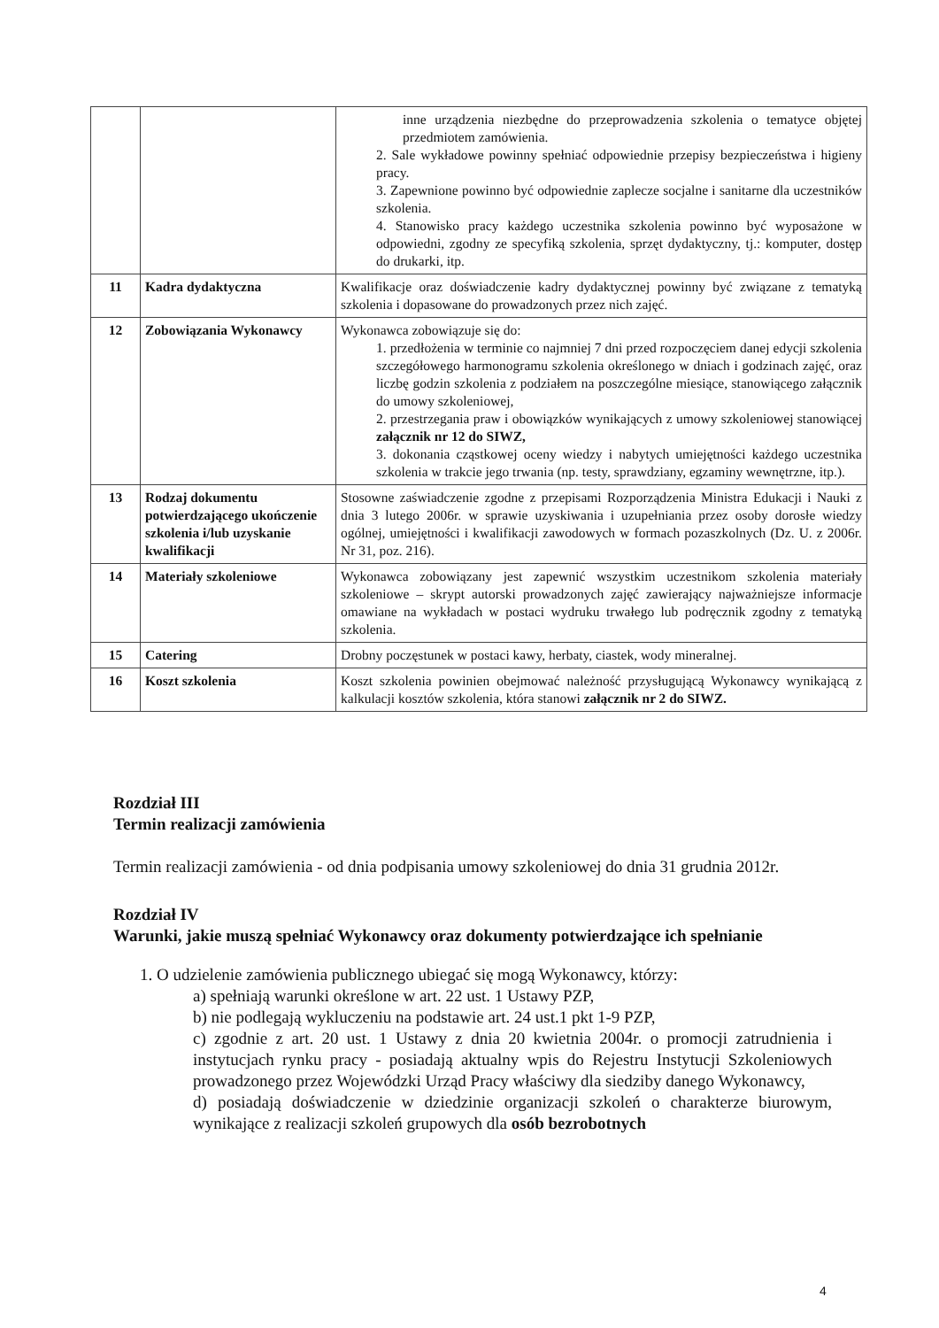| | | inne urządzenia niezbędne do przeprowadzenia szkolenia o tematyce objętej przedmiotem zamówienia. 2. Sale wykładowe powinny spełniać odpowiednie przepisy bezpieczeństwa i higieny pracy. 3. Zapewnione powinno być odpowiednie zaplecze socjalne i sanitarne dla uczestników szkolenia. 4. Stanowisko pracy każdego uczestnika szkolenia powinno być wyposażone w odpowiedni, zgodny ze specyfiką szkolenia, sprzęt dydaktyczny, tj.: komputer, dostęp do drukarki, itp. |
| 11 | Kadra dydaktyczna | Kwalifikacje oraz doświadczenie kadry dydaktycznej powinny być związane z tematyką szkolenia i dopasowane do prowadzonych przez nich zajęć. |
| 12 | Zobowiązania Wykonawcy | Wykonawca zobowiązuje się do: 1. przedłożenia w terminie co najmniej 7 dni przed rozpoczęciem danej edycji szkolenia szczegółowego harmonogramu szkolenia określonego w dniach i godzinach zajęć, oraz liczbę godzin szkolenia z podziałem na poszczególne miesiące, stanowiącego załącznik do umowy szkoleniowej, 2. przestrzegania praw i obowiązków wynikających z umowy szkoleniowej stanowiącej załącznik nr 12 do SIWZ, 3. dokonania cząstkowej oceny wiedzy i nabytych umiejętności każdego uczestnika szkolenia w trakcie jego trwania (np. testy, sprawdziany, egzaminy wewnętrzne, itp.). |
| 13 | Rodzaj dokumentu potwierdzającego ukończenie szkolenia i/lub uzyskanie kwalifikacji | Stosowne zaświadczenie zgodne z przepisami Rozporządzenia Ministra Edukacji i Nauki z dnia 3 lutego 2006r. w sprawie uzyskiwania i uzupełniania przez osoby dorosłe wiedzy ogólnej, umiejętności i kwalifikacji zawodowych w formach pozaszkolnych (Dz. U. z 2006r. Nr 31, poz. 216). |
| 14 | Materiały szkoleniowe | Wykonawca zobowiązany jest zapewnić wszystkim uczestnikom szkolenia materiały szkoleniowe – skrypt autorski prowadzonych zajęć zawierający najważniejsze informacje omawiane na wykładach w postaci wydruku trwałego lub podręcznik zgodny z tematyką szkolenia. |
| 15 | Catering | Drobny poczęstunek w postaci kawy, herbaty, ciastek, wody mineralnej. |
| 16 | Koszt szkolenia | Koszt szkolenia powinien obejmować należność przysługującą Wykonawcy wynikającą z kalkulacji kosztów szkolenia, która stanowi załącznik nr 2 do SIWZ. |
Rozdział III
Termin realizacji zamówienia
Termin realizacji zamówienia - od dnia podpisania umowy szkoleniowej do dnia 31 grudnia 2012r.
Rozdział IV
Warunki, jakie muszą spełniać Wykonawcy oraz dokumenty potwierdzające ich spełnianie
1. O udzielenie zamówienia publicznego ubiegać się mogą Wykonawcy, którzy:
a) spełniają warunki określone w art. 22 ust. 1 Ustawy PZP,
b) nie podlegają wykluczeniu na podstawie art. 24 ust.1 pkt 1-9 PZP,
c) zgodnie z art. 20 ust. 1 Ustawy z dnia 20 kwietnia 2004r. o promocji zatrudnienia i instytucjach rynku pracy - posiadają aktualny wpis do Rejestru Instytucji Szkoleniowych prowadzonego przez Wojewódzki Urząd Pracy właściwy dla siedziby danego Wykonawcy,
d) posiadają doświadczenie w dziedzinie organizacji szkoleń o charakterze biurowym, wynikające z realizacji szkoleń grupowych dla osób bezrobotnych
4